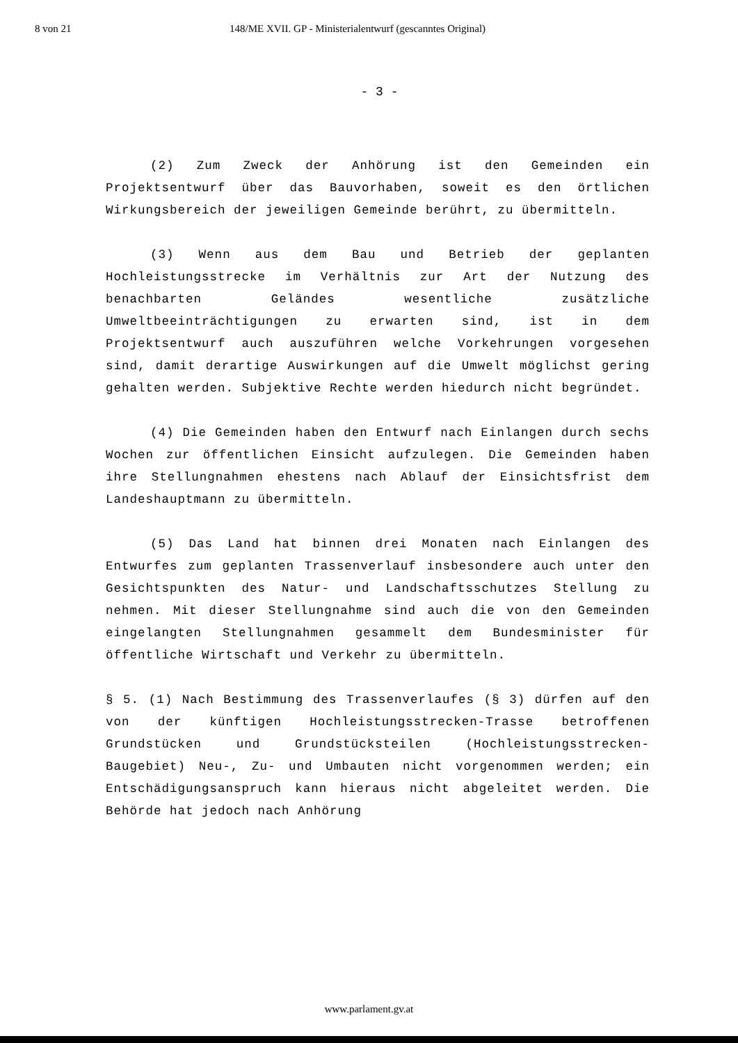8 von 21 148/ME XVII. GP - Ministerialentwurf (gescanntes Original)
- 3 -
(2) Zum Zweck der Anhörung ist den Gemeinden ein Projektsentwurf über das Bauvorhaben, soweit es den örtlichen Wirkungsbereich der jeweiligen Gemeinde berührt, zu übermitteln.
(3) Wenn aus dem Bau und Betrieb der geplanten Hochleistungsstrecke im Verhältnis zur Art der Nutzung des benachbarten Geländes wesentliche zusätzliche Umweltbeeinträchtigungen zu erwarten sind, ist in dem Projektsentwurf auch auszuführen welche Vorkehrungen vorgesehen sind, damit derartige Auswirkungen auf die Umwelt möglichst gering gehalten werden. Subjektive Rechte werden hiedurch nicht begründet.
(4) Die Gemeinden haben den Entwurf nach Einlangen durch sechs Wochen zur öffentlichen Einsicht aufzulegen. Die Gemeinden haben ihre Stellungnahmen ehestens nach Ablauf der Einsichtsfrist dem Landeshauptmann zu übermitteln.
(5) Das Land hat binnen drei Monaten nach Einlangen des Entwurfes zum geplanten Trassenverlauf insbesondere auch unter den Gesichtspunkten des Natur- und Landschaftsschutzes Stellung zu nehmen. Mit dieser Stellungnahme sind auch die von den Gemeinden eingelangten Stellungnahmen gesammelt dem Bundesminister für öffentliche Wirtschaft und Verkehr zu übermitteln.
§ 5. (1) Nach Bestimmung des Trassenverlaufes (§ 3) dürfen auf den von der künftigen Hochleistungsstrecken-Trasse betroffenen Grundstücken und Grundstücksteilen (Hochleistungsstrecken-Baugebiet) Neu-, Zu- und Umbauten nicht vorgenommen werden; ein Entschädigungsanspruch kann hieraus nicht abgeleitet werden. Die Behörde hat jedoch nach Anhörung
www.parlament.gv.at